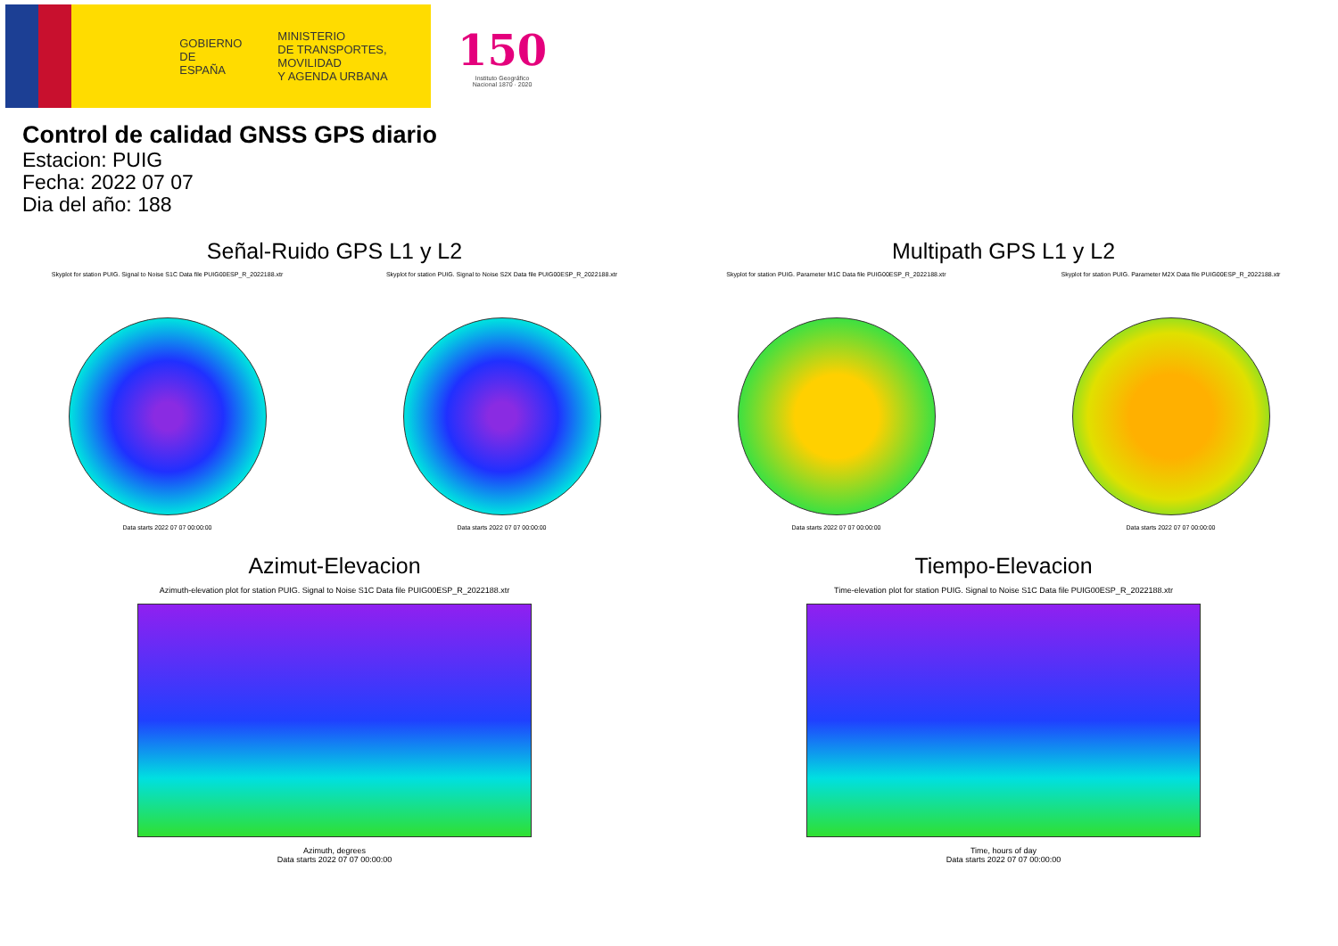GOBIERNO
DE ESPAÑA
MINISTERIO
DE TRANSPORTES, MOVILIDAD
Y AGENDA URBANA
150
Instituto Geográfico
Nacional 1870 · 2020
Control de calidad GNSS GPS diario
Estacion: PUIG
Fecha: 2022 07 07
Dia del año: 188
Señal-Ruido GPS L1 y L2
Skyplot for station PUIG. Signal to Noise S1C Data file PUIG00ESP_R_2022188.xtr
Data starts 2022 07 07 00:00:00
Skyplot for station PUIG. Signal to Noise S2X Data file PUIG00ESP_R_2022188.xtr
Data starts 2022 07 07 00:00:00
Multipath GPS L1 y L2
Skyplot for station PUIG. Parameter M1C Data file PUIG00ESP_R_2022188.xtr
Data starts 2022 07 07 00:00:00
Skyplot for station PUIG. Parameter M2X Data file PUIG00ESP_R_2022188.xtr
Data starts 2022 07 07 00:00:00
Azimut-Elevacion
Azimuth-elevation plot for station PUIG. Signal to Noise S1C Data file PUIG00ESP_R_2022188.xtr
Azimuth, degrees
Data starts 2022 07 07 00:00:00
Tiempo-Elevacion
Time-elevation plot for station PUIG. Signal to Noise S1C Data file PUIG00ESP_R_2022188.xtr
Time, hours of day
Data starts 2022 07 07 00:00:00